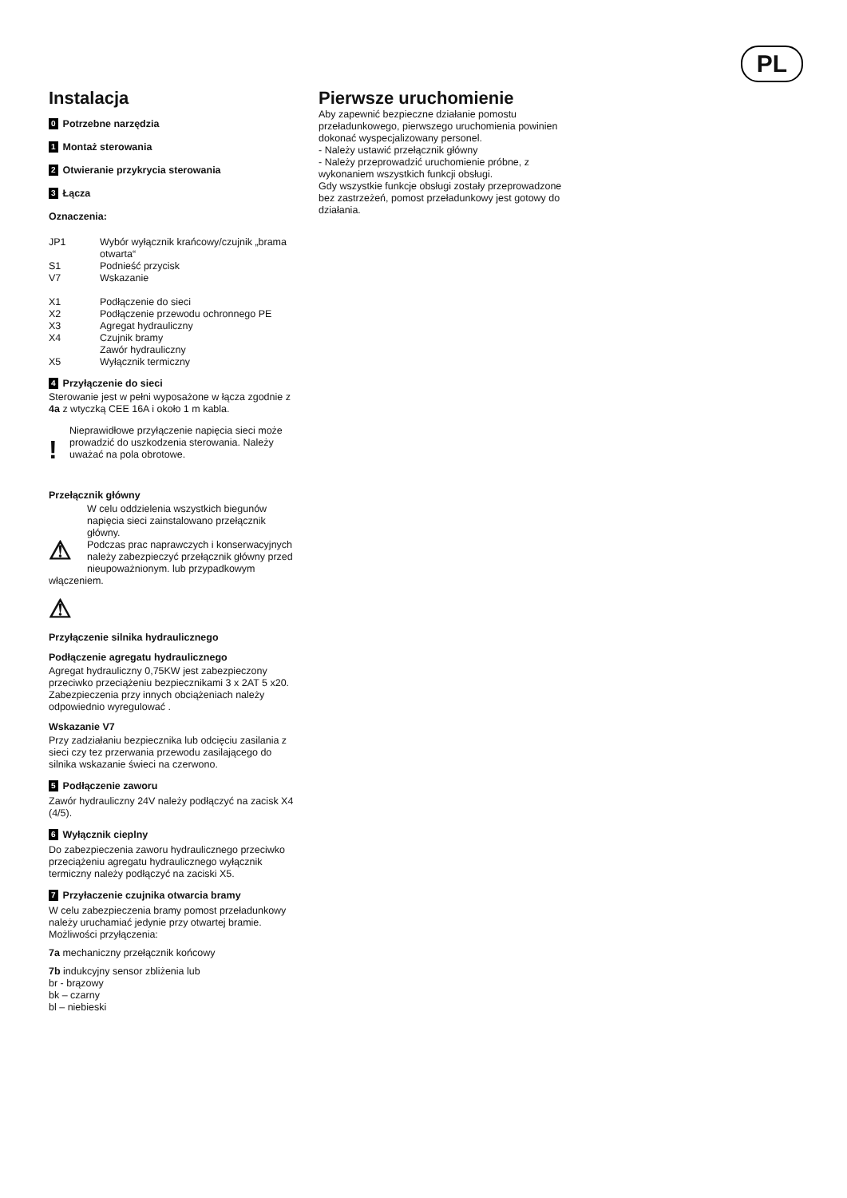PL
Instalacja
0 Potrzebne narzędzia
1 Montaż sterowania
2 Otwieranie przykrycia sterowania
3 Łącza
Oznaczenia:
| JP1 | Wybór wyłącznik krańcowy/czujnik „brama otwarta“ |
| S1 | Podnieść przycisk |
| V7 | Wskazanie |
| X1 | Podłączenie do sieci |
| X2 | Podłączenie przewodu ochronnego PE |
| X3 | Agregat hydrauliczny |
| X4 | Czujnik bramy Zawór hydrauliczny |
| X5 | Wyłącznik termiczny |
4 Przyłączenie do sieci
Sterowanie jest w pełni wyposażone w łącza zgodnie z 4a z wtyczką CEE 16A i około 1 m kabla.
!
Nieprawidłowe przyłączenie napięcia sieci może prowadzić do uszkodzenia sterowania. Należy uważać na pola obrotowe.
Przełącznik główny
⚠
W celu oddzielenia wszystkich biegunów napięcia sieci zainstalowano przełącznik główny.
Podczas prac naprawczych i konserwacyjnych należy zabezpieczyć przełącznik główny przed nieupoważnionym. lub przypadkowym włączeniem.
⚠
Przyłączenie silnika hydraulicznego
Podłączenie agregatu hydraulicznego
Agregat hydrauliczny 0,75KW jest zabezpieczony przeciwko przeciążeniu bezpiecznikami 3 x 2AT 5 x20.
Zabezpieczenia przy innych obciążeniach należy odpowiednio wyregulować .
Wskazanie V7
Przy zadziałaniu bezpiecznika lub odcięciu zasilania z sieci czy tez przerwania przewodu zasilającego do silnika wskazanie świeci na czerwono.
5 Podłączenie zaworu
Zawór hydrauliczny 24V należy podłączyć na zacisk X4 (4/5).
6 Wyłącznik cieplny
Do zabezpieczenia zaworu hydraulicznego przeciwko przeciążeniu agregatu hydraulicznego wyłącznik termiczny należy podłączyć na zaciski X5.
7 Przyłaczenie czujnika otwarcia bramy
W celu zabezpieczenia bramy pomost przeładunkowy należy uruchamiać jedynie przy otwartej bramie. Możliwości przyłączenia:
7a mechaniczny przełącznik końcowy
7b indukcyjny sensor zbliżenia lub
br - brązowy
bk – czarny
bl – niebieski
Pierwsze uruchomienie
Aby zapewnić bezpieczne działanie pomostu przeładunkowego, pierwszego uruchomienia powinien dokonać wyspecjalizowany personel.
- Należy ustawić przełącznik główny
- Należy przeprowadzić uruchomienie próbne, z wykonaniem wszystkich funkcji obsługi.
Gdy wszystkie funkcje obsługi zostały przeprowadzone bez zastrzeżeń, pomost przeładunkowy jest gotowy do działania.